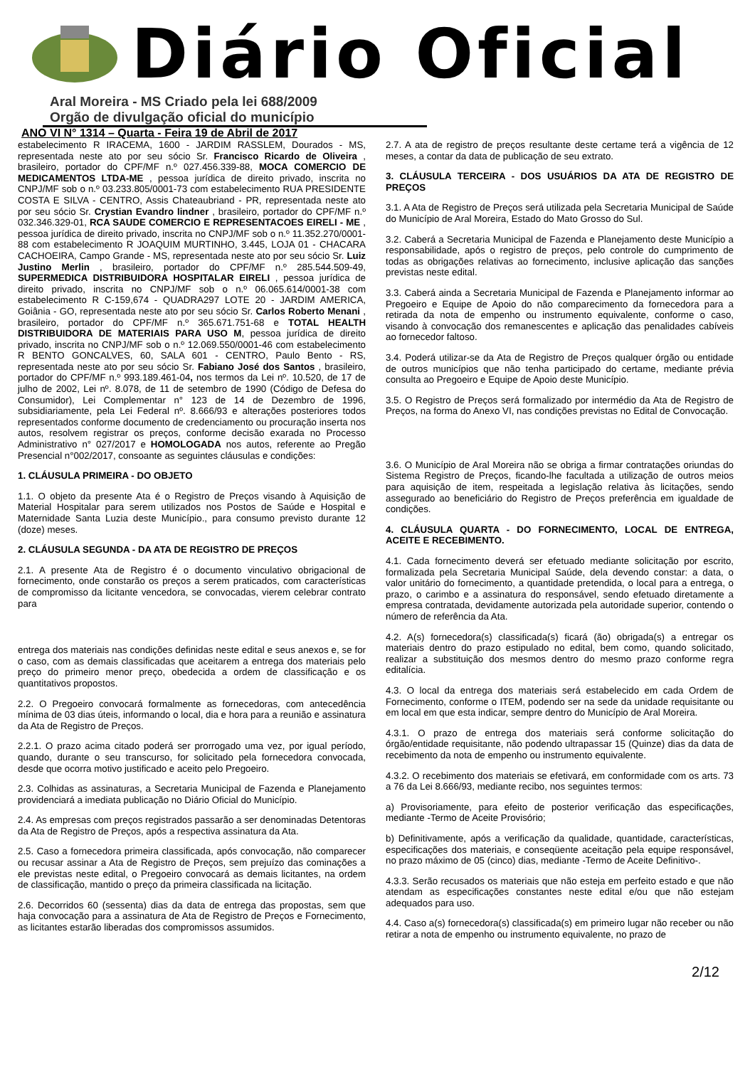Diário Oficial
Aral Moreira - MS Criado pela lei 688/2009
Orgão de divulgação oficial do município
ANO VI N° 1314 – Quarta - Feira 19 de Abril de 2017
estabelecimento R IRACEMA, 1600 - JARDIM RASSLEM, Dourados - MS, representada neste ato por seu sócio Sr. Francisco Ricardo de Oliveira , brasileiro, portador do CPF/MF n.º 027.456.339-88, MOCA COMERCIO DE MEDICAMENTOS LTDA-ME , pessoa jurídica de direito privado, inscrita no CNPJ/MF sob o n.º 03.233.805/0001-73 com estabelecimento RUA PRESIDENTE COSTA E SILVA - CENTRO, Assis Chateaubriand - PR, representada neste ato por seu sócio Sr. Crystian Evandro lindner , brasileiro, portador do CPF/MF n.º 032.346.329-01, RCA SAUDE COMERCIO E REPRESENTACOES EIRELI - ME , pessoa jurídica de direito privado, inscrita no CNPJ/MF sob o n.º 11.352.270/0001-88 com estabelecimento R JOAQUIM MURTINHO, 3.445, LOJA 01 - CHACARA CACHOEIRA, Campo Grande - MS, representada neste ato por seu sócio Sr. Luiz Justino Merlin , brasileiro, portador do CPF/MF n.º 285.544.509-49, SUPERMEDICA DISTRIBUIDORA HOSPITALAR EIRELI , pessoa jurídica de direito privado, inscrita no CNPJ/MF sob o n.º 06.065.614/0001-38 com estabelecimento R C-159,674 - QUADRA297 LOTE 20 - JARDIM AMERICA, Goiânia - GO, representada neste ato por seu sócio Sr. Carlos Roberto Menani , brasileiro, portador do CPF/MF n.º 365.671.751-68 e TOTAL HEALTH DISTRIBUIDORA DE MATERIAIS PARA USO M, pessoa jurídica de direito privado, inscrita no CNPJ/MF sob o n.º 12.069.550/0001-46 com estabelecimento R BENTO GONCALVES, 60, SALA 601 - CENTRO, Paulo Bento - RS, representada neste ato por seu sócio Sr. Fabiano José dos Santos , brasileiro, portador do CPF/MF n.º 993.189.461-04, nos termos da Lei nº. 10.520, de 17 de julho de 2002, Lei nº. 8.078, de 11 de setembro de 1990 (Código de Defesa do Consumidor), Lei Complementar n° 123 de 14 de Dezembro de 1996, subsidiariamente, pela Lei Federal nº. 8.666/93 e alterações posteriores todos representados conforme documento de credenciamento ou procuração inserta nos autos, resolvem registrar os preços, conforme decisão exarada no Processo Administrativo n° 027/2017 e HOMOLOGADA nos autos, referente ao Pregão Presencial n°002/2017, consoante as seguintes cláusulas e condições:
1. CLÁUSULA PRIMEIRA - DO OBJETO
1.1. O objeto da presente Ata é o Registro de Preços visando à Aquisição de Material Hospitalar para serem utilizados nos Postos de Saúde e Hospital e Maternidade Santa Luzia deste Município., para consumo previsto durante 12 (doze) meses.
2. CLÁUSULA SEGUNDA - DA ATA DE REGISTRO DE PREÇOS
2.1. A presente Ata de Registro é o documento vinculativo obrigacional de fornecimento, onde constarão os preços a serem praticados, com características de compromisso da licitante vencedora, se convocadas, vierem celebrar contrato para
entrega dos materiais nas condições definidas neste edital e seus anexos e, se for o caso, com as demais classificadas que aceitarem a entrega dos materiais pelo preço do primeiro menor preço, obedecida a ordem de classificação e os quantitativos propostos.
2.2. O Pregoeiro convocará formalmente as fornecedoras, com antecedência mínima de 03 dias úteis, informando o local, dia e hora para a reunião e assinatura da Ata de Registro de Preços.
2.2.1. O prazo acima citado poderá ser prorrogado uma vez, por igual período, quando, durante o seu transcurso, for solicitado pela fornecedora convocada, desde que ocorra motivo justificado e aceito pelo Pregoeiro.
2.3. Colhidas as assinaturas, a Secretaria Municipal de Fazenda e Planejamento providenciará a imediata publicação no Diário Oficial do Município.
2.4. As empresas com preços registrados passarão a ser denominadas Detentoras da Ata de Registro de Preços, após a respectiva assinatura da Ata.
2.5. Caso a fornecedora primeira classificada, após convocação, não comparecer ou recusar assinar a Ata de Registro de Preços, sem prejuízo das cominações a ele previstas neste edital, o Pregoeiro convocará as demais licitantes, na ordem de classificação, mantido o preço da primeira classificada na licitação.
2.6. Decorridos 60 (sessenta) dias da data de entrega das propostas, sem que haja convocação para a assinatura de Ata de Registro de Preços e Fornecimento, as licitantes estarão liberadas dos compromissos assumidos.
2.7. A ata de registro de preços resultante deste certame terá a vigência de 12 meses, a contar da data de publicação de seu extrato.
3. CLÁUSULA TERCEIRA - DOS USUÁRIOS DA ATA DE REGISTRO DE PREÇOS
3.1. A Ata de Registro de Preços será utilizada pela Secretaria Municipal de Saúde do Município de Aral Moreira, Estado do Mato Grosso do Sul.
3.2. Caberá a Secretaria Municipal de Fazenda e Planejamento deste Município a responsabilidade, após o registro de preços, pelo controle do cumprimento de todas as obrigações relativas ao fornecimento, inclusive aplicação das sanções previstas neste edital.
3.3. Caberá ainda a Secretaria Municipal de Fazenda e Planejamento informar ao Pregoeiro e Equipe de Apoio do não comparecimento da fornecedora para a retirada da nota de empenho ou instrumento equivalente, conforme o caso, visando à convocação dos remanescentes e aplicação das penalidades cabíveis ao fornecedor faltoso.
3.4. Poderá utilizar-se da Ata de Registro de Preços qualquer órgão ou entidade de outros municípios que não tenha participado do certame, mediante prévia consulta ao Pregoeiro e Equipe de Apoio deste Município.
3.5. O Registro de Preços será formalizado por intermédio da Ata de Registro de Preços, na forma do Anexo VI, nas condições previstas no Edital de Convocação.
3.6. O Município de Aral Moreira não se obriga a firmar contratações oriundas do Sistema Registro de Preços, ficando-lhe facultada a utilização de outros meios para aquisição de item, respeitada a legislação relativa às licitações, sendo assegurado ao beneficiário do Registro de Preços preferência em igualdade de condições.
4. CLÁUSULA QUARTA - DO FORNECIMENTO, LOCAL DE ENTREGA, ACEITE E RECEBIMENTO.
4.1. Cada fornecimento deverá ser efetuado mediante solicitação por escrito, formalizada pela Secretaria Municipal Saúde, dela devendo constar: a data, o valor unitário do fornecimento, a quantidade pretendida, o local para a entrega, o prazo, o carimbo e a assinatura do responsável, sendo efetuado diretamente a empresa contratada, devidamente autorizada pela autoridade superior, contendo o número de referência da Ata.
4.2. A(s) fornecedora(s) classificada(s) ficará (ão) obrigada(s) a entregar os materiais dentro do prazo estipulado no edital, bem como, quando solicitado, realizar a substituição dos mesmos dentro do mesmo prazo conforme regra editalícia.
4.3. O local da entrega dos materiais será estabelecido em cada Ordem de Fornecimento, conforme o ITEM, podendo ser na sede da unidade requisitante ou em local em que esta indicar, sempre dentro do Município de Aral Moreira.
4.3.1. O prazo de entrega dos materiais será conforme solicitação do órgão/entidade requisitante, não podendo ultrapassar 15 (Quinze) dias da data de recebimento da nota de empenho ou instrumento equivalente.
4.3.2. O recebimento dos materiais se efetivará, em conformidade com os arts. 73 a 76 da Lei 8.666/93, mediante recibo, nos seguintes termos:
a) Provisoriamente, para efeito de posterior verificação das especificações, mediante -Termo de Aceite Provisório;
b) Definitivamente, após a verificação da qualidade, quantidade, características, especificações dos materiais, e conseqüente aceitação pela equipe responsável, no prazo máximo de 05 (cinco) dias, mediante -Termo de Aceite Definitivo-.
4.3.3. Serão recusados os materiais que não esteja em perfeito estado e que não atendam as especificações constantes neste edital e/ou que não estejam adequados para uso.
4.4. Caso a(s) fornecedora(s) classificada(s) em primeiro lugar não receber ou não retirar a nota de empenho ou instrumento equivalente, no prazo de
2/12